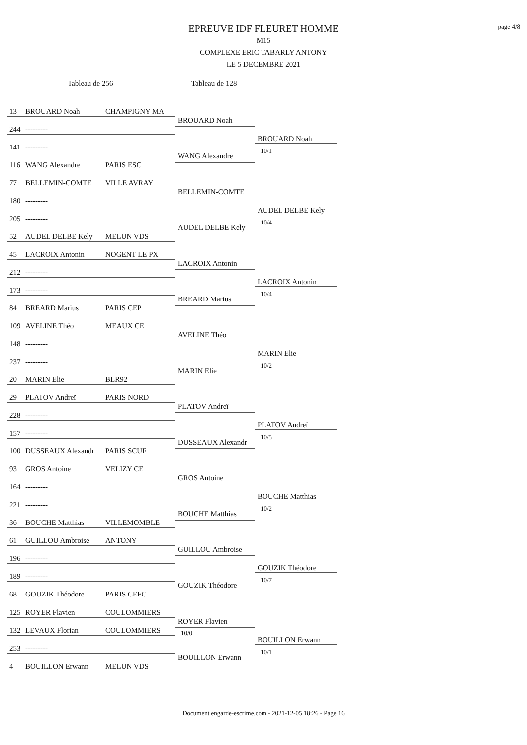page 4/8
EPREUVE IDF FLEURET HOMME
M15
COMPLEXE ERIC TABARLY ANTONY
LE 5 DECEMBRE 2021
Tableau de 256 Tableau de 128
13 BROUARD Noah CHAMPIGNY MA
244 ---------
141 ---------
116 WANG Alexandre PARIS ESC
BROUARD Noah
WANG Alexandre
BROUARD Noah
10/1
77 BELLEMIN-COMTE VILLE AVRAY
180 ---------
205 ---------
52 AUDEL DELBE Kely MELUN VDS
BELLEMIN-COMTE
AUDEL DELBE Kely
AUDEL DELBE Kely
10/4
45 LACROIX Antonin NOGENT LE PX
212 ---------
173 ---------
84 BREARD Marius PARIS CEP
LACROIX Antonin
BREARD Marius
LACROIX Antonin
10/4
109 AVELINE Théo MEAUX CE
148 ---------
237 ---------
20 MARIN Elie BLR92
AVELINE Théo
MARIN Elie
MARIN Elie
10/2
29 PLATOV Andreï PARIS NORD
228 ---------
157 ---------
100 DUSSEAUX Alexandr PARIS SCUF
PLATOV Andreï
DUSSEAUX Alexandr
PLATOV Andreï
10/5
93 GROS Antoine VELIZY CE
164 ---------
221 ---------
36 BOUCHE Matthias VILLEMOMBLE
GROS Antoine
BOUCHE Matthias
BOUCHE Matthias
10/2
61 GUILLOU Ambroise ANTONY
196 ---------
189 ---------
68 GOUZIK Théodore PARIS CEFC
GUILLOU Ambroise
GOUZIK Théodore
GOUZIK Théodore
10/7
125 ROYER Flavien COULOMMIERS
132 LEVAUX Florian COULOMMIERS
253 ---------
4 BOUILLON Erwann MELUN VDS
ROYER Flavien
10/0
BOUILLON Erwann
BOUILLON Erwann
10/1
Document engarde-escrime.com - 2021-12-05 18:26 - Page 16